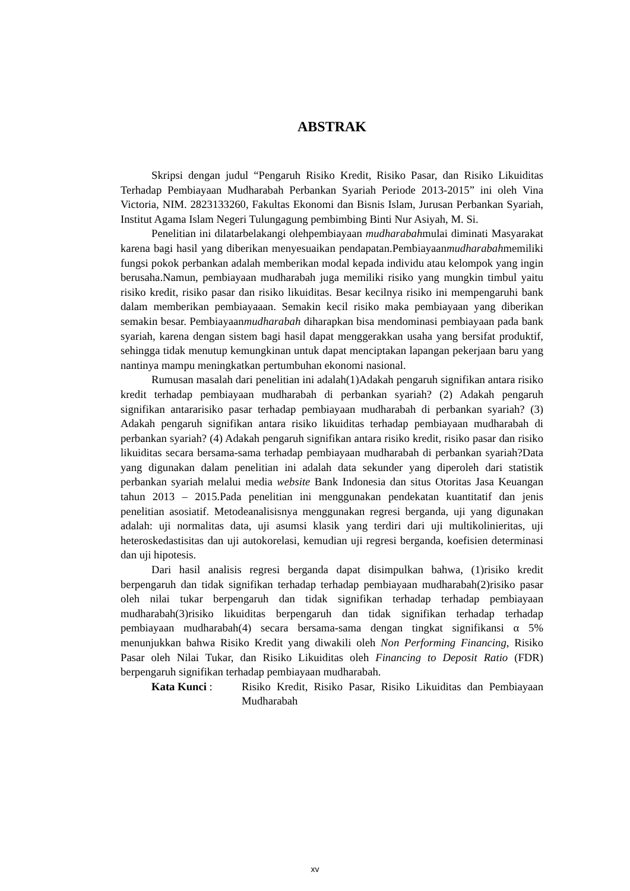ABSTRAK
Skripsi dengan judul “Pengaruh Risiko Kredit, Risiko Pasar, dan Risiko Likuiditas Terhadap Pembiayaan Mudharabah Perbankan Syariah Periode 2013-2015” ini oleh Vina Victoria, NIM. 2823133260, Fakultas Ekonomi dan Bisnis Islam, Jurusan Perbankan Syariah, Institut Agama Islam Negeri Tulungagung pembimbing Binti Nur Asiyah, M. Si.
Penelitian ini dilatarbelakangi olehpembiayaan mudharabahmulai diminati Masyarakat karena bagi hasil yang diberikan menyesuaikan pendapatan.Pembiayaanmudharabahmemiliki fungsi pokok perbankan adalah memberikan modal kepada individu atau kelompok yang ingin berusaha.Namun, pembiayaan mudharabah juga memiliki risiko yang mungkin timbul yaitu risiko kredit, risiko pasar dan risiko likuiditas. Besar kecilnya risiko ini mempengaruhi bank dalam memberikan pembiayaaan. Semakin kecil risiko maka pembiayaan yang diberikan semakin besar. Pembiayaanmudharabah diharapkan bisa mendominasi pembiayaan pada bank syariah, karena dengan sistem bagi hasil dapat menggerakkan usaha yang bersifat produktif, sehingga tidak menutup kemungkinan untuk dapat menciptakan lapangan pekerjaan baru yang nantinya mampu meningkatkan pertumbuhan ekonomi nasional.
Rumusan masalah dari penelitian ini adalah(1)Adakah pengaruh signifikan antara risiko kredit terhadap pembiayaan mudharabah di perbankan syariah? (2) Adakah pengaruh signifikan antararisiko pasar terhadap pembiayaan mudharabah di perbankan syariah? (3) Adakah pengaruh signifikan antara risiko likuiditas terhadap pembiayaan mudharabah di perbankan syariah? (4) Adakah pengaruh signifikan antara risiko kredit, risiko pasar dan risiko likuiditas secara bersama-sama terhadap pembiayaan mudharabah di perbankan syariah?Data yang digunakan dalam penelitian ini adalah data sekunder yang diperoleh dari statistik perbankan syariah melalui media website Bank Indonesia dan situs Otoritas Jasa Keuangan tahun 2013 – 2015.Pada penelitian ini menggunakan pendekatan kuantitatif dan jenis penelitian asosiatif. Metodeanalisisnya menggunakan regresi berganda, uji yang digunakan adalah: uji normalitas data, uji asumsi klasik yang terdiri dari uji multikolinieritas, uji heteroskedastisitas dan uji autokorelasi, kemudian uji regresi berganda, koefisien determinasi dan uji hipotesis.
Dari hasil analisis regresi berganda dapat disimpulkan bahwa, (1)risiko kredit berpengaruh dan tidak signifikan terhadap terhadap pembiayaan mudharabah(2)risiko pasar oleh nilai tukar berpengaruh dan tidak signifikan terhadap terhadap pembiayaan mudharabah(3)risiko likuiditas berpengaruh dan tidak signifikan terhadap terhadap pembiayaan mudharabah(4) secara bersama-sama dengan tingkat signifikansi α 5% menunjukkan bahwa Risiko Kredit yang diwakili oleh Non Performing Financing, Risiko Pasar oleh Nilai Tukar, dan Risiko Likuiditas oleh Financing to Deposit Ratio (FDR) berpengaruh signifikan terhadap pembiayaan mudharabah.
Kata Kunci : Risiko Kredit, Risiko Pasar, Risiko Likuiditas dan Pembiayaan Mudharabah
xv